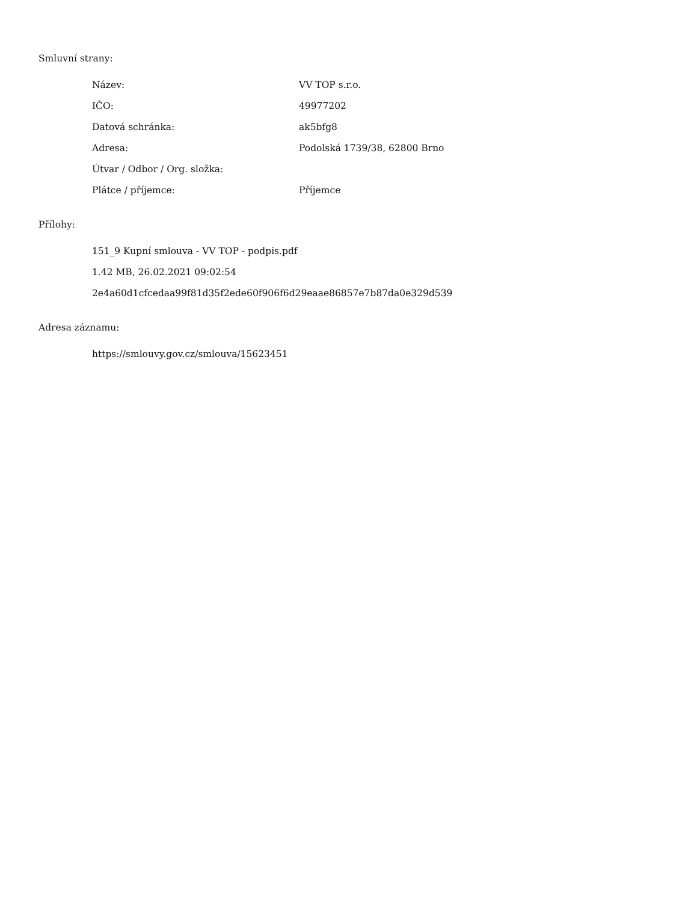Smluvní strany:
| Název: | VV TOP s.r.o. |
| IČO: | 49977202 |
| Datová schránka: | ak5bfg8 |
| Adresa: | Podolská 1739/38, 62800 Brno |
| Útvar / Odbor / Org. složka: | |
| Plátce / příjemce: | Příjemce |
Přílohy:
151_9 Kupní smlouva - VV TOP - podpis.pdf
1.42 MB, 26.02.2021 09:02:54
2e4a60d1cfcedaa99f81d35f2ede60f906f6d29eaae86857e7b87da0e329d539
Adresa záznamu:
https://smlouvy.gov.cz/smlouva/15623451